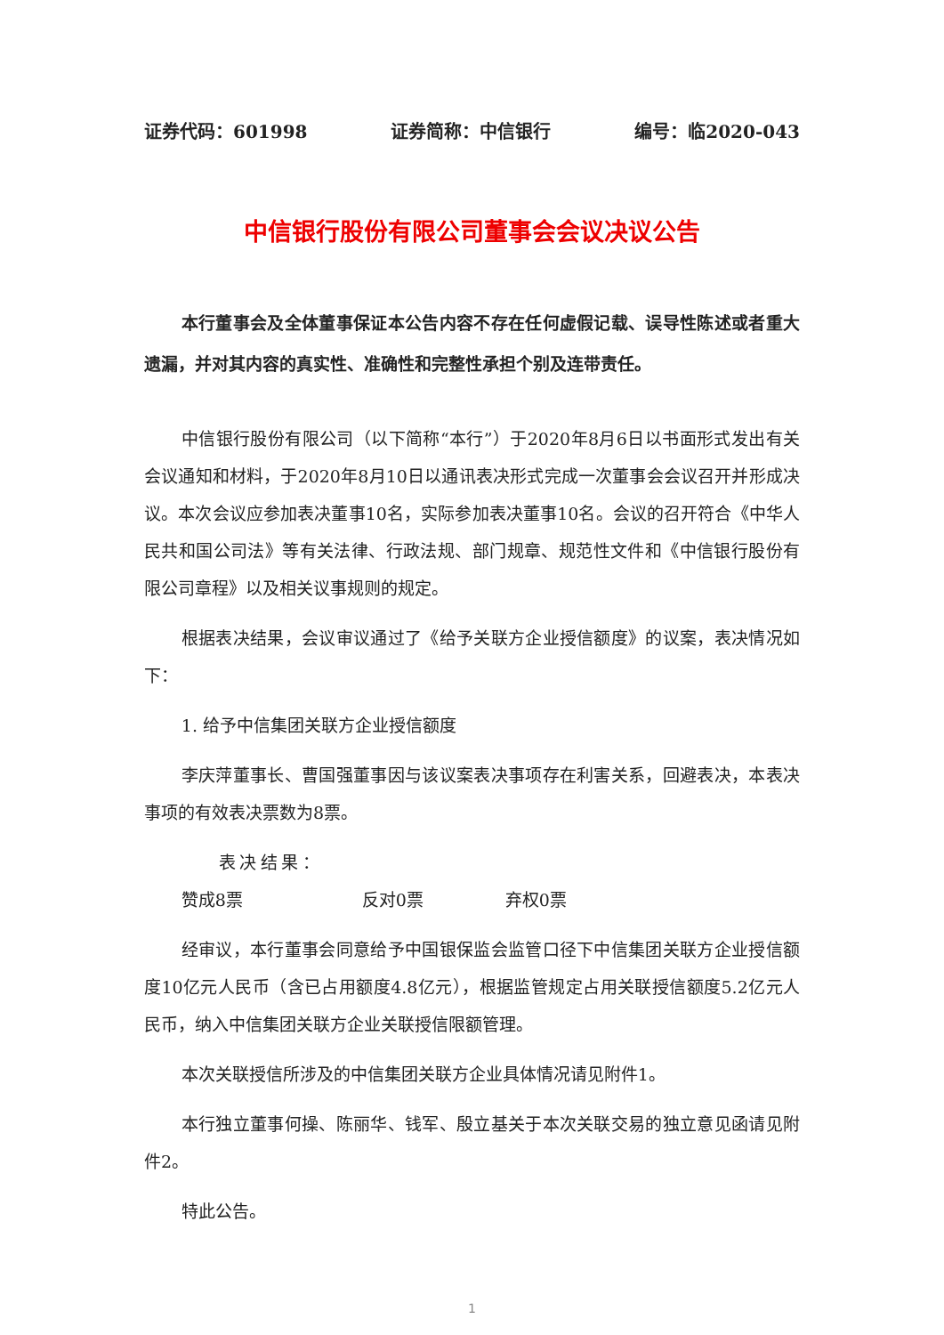证券代码：601998 证券简称：中信银行 编号：临2020-043
中信银行股份有限公司董事会会议决议公告
本行董事会及全体董事保证本公告内容不存在任何虚假记载、误导性陈述或者重大遗漏，并对其内容的真实性、准确性和完整性承担个别及连带责任。
中信银行股份有限公司（以下简称“本行”）于2020年8月6日以书面形式发出有关会议通知和材料，于2020年8月10日以通讯表决形式完成一次董事会会议召开并形成决议。本次会议应参加表决董事10名，实际参加表决董事10名。会议的召开符合《中华人民共和国公司法》等有关法律、行政法规、部门规章、规范性文件和《中信银行股份有限公司章程》以及相关议事规则的规定。
根据表决结果，会议审议通过了《给予关联方企业授信额度》的议案，表决情况如下：
1. 给予中信集团关联方企业授信额度
李庆萍董事长、曹国强董事因与该议案表决事项存在利害关系，回避表决，本表决事项的有效表决票数为8票。
表决结果：赞成8票 反对0票 弃权0票
经审议，本行董事会同意给予中国银保监会监管口径下中信集团关联方企业授信额度10亿元人民币（含已占用额度4.8亿元），根据监管规定占用关联授信额度5.2亿元人民币，纳入中信集团关联方企业关联授信限额管理。
本次关联授信所涉及的中信集团关联方企业具体情况请见附件1。
本行独立董事何操、陈丽华、钱军、殷立基关于本次关联交易的独立意见函请见附件2。
特此公告。
1